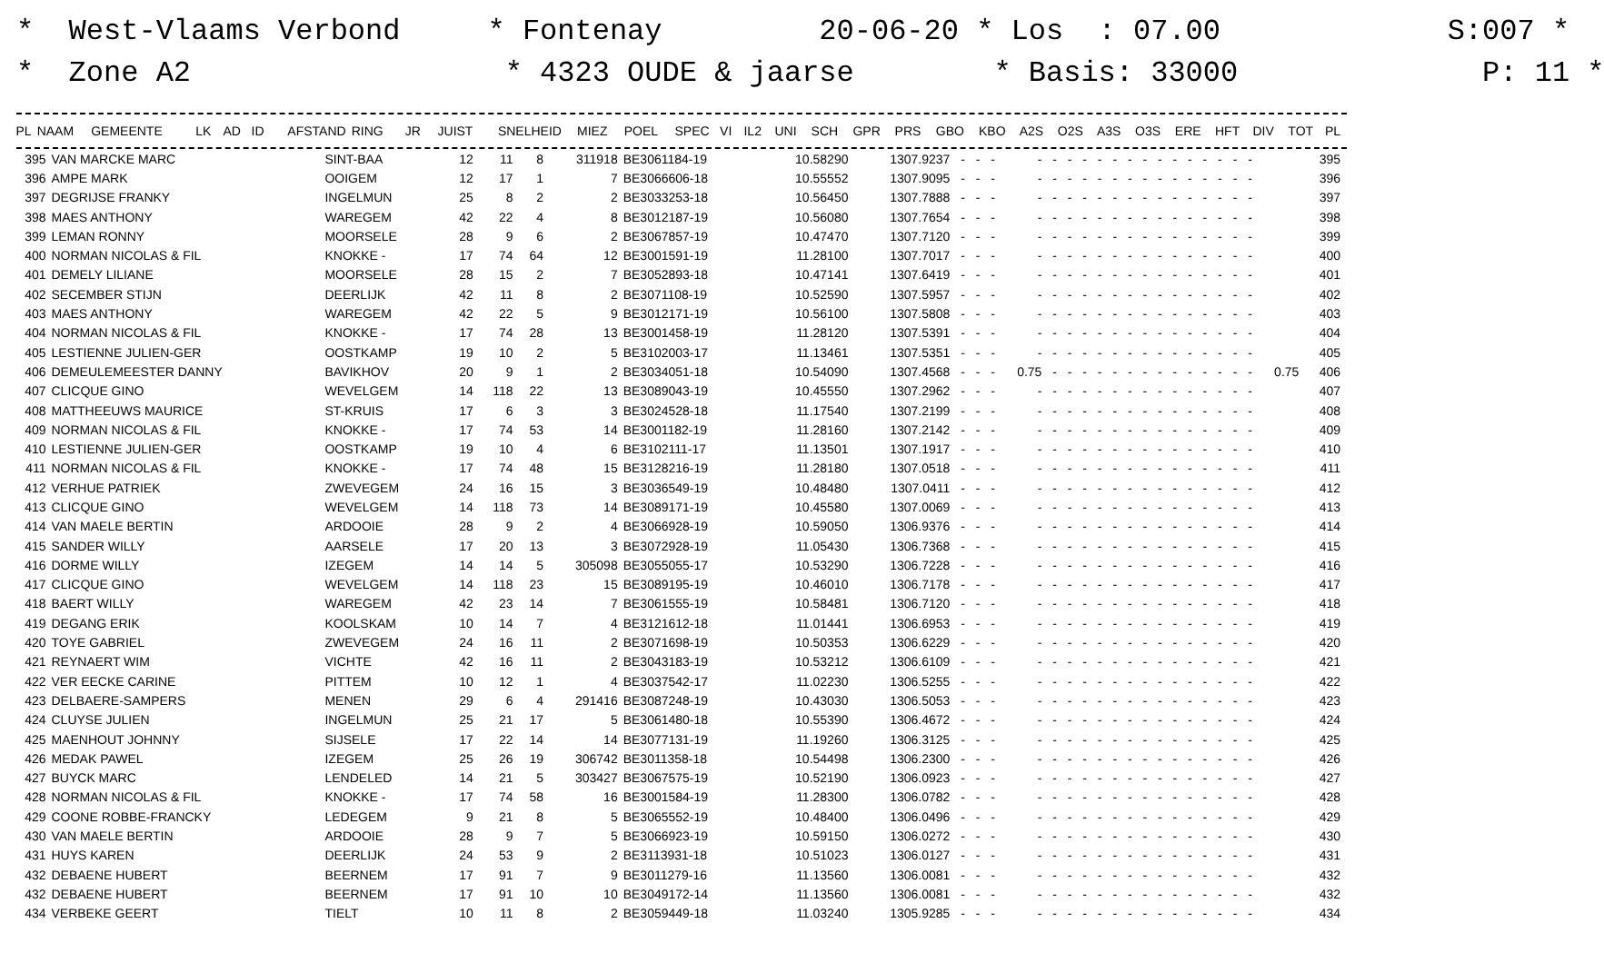* West-Vlaams Verbond * Fontenay 20-06-20 * Los : 07.00 S:007 * * Zone A2 * 4323 OUDE & jaarse * Basis: 33000 P: 11 *
| PL | NAAM | GEMEENTE | LK | AD | ID | AFSTAND | RING | JR | JUIST | SNELHEID | MIEZ | POEL | SPEC | VI | IL2 | UNI | SCH | GPR | PRS | GBO | KBO | A2S | O2S | A3S | O3S | ERE | HFT | DIV | TOT | PL |
| --- | --- | --- | --- | --- | --- | --- | --- | --- | --- | --- | --- | --- | --- | --- | --- | --- | --- | --- | --- | --- | --- | --- | --- | --- | --- | --- | --- | --- | --- | --- |
| 395 | VAN MARCKE MARC | SINT-BAA | 12 | 11 | 8 | 311918 | BE3061184-19 | 10.58290 | 1307.9237 | - | - | - | - | - | - | - | - | - | - | - | - | - | - | - | - | - | - | | 395 |
| 396 | AMPE MARK | OOIGEM | 12 | 17 | 1 | 7 | BE3066606-18 | 10.55552 | 1307.9095 | - | - | - | - | - | - | - | - | - | - | - | - | - | - | - | - | - | - | | 396 |
| 397 | DEGRIJSE FRANKY | INGELMUN | 25 | 8 | 2 | 2 | BE3033253-18 | 10.56450 | 1307.7888 | - | - | - | - | - | - | - | - | - | - | - | - | - | - | - | - | - | - | | 397 |
| 398 | MAES ANTHONY | WAREGEM | 42 | 22 | 4 | 8 | BE3012187-19 | 10.56080 | 1307.7654 | - | - | - | - | - | - | - | - | - | - | - | - | - | - | - | - | - | - | | 398 |
| 399 | LEMAN RONNY | MOORSELE | 28 | 9 | 6 | 2 | BE3067857-19 | 10.47470 | 1307.7120 | - | - | - | - | - | - | - | - | - | - | - | - | - | - | - | - | - | - | | 399 |
| 400 | NORMAN NICOLAS & FIL | KNOKKE - | 17 | 74 | 64 | 12 | BE3001591-19 | 11.28100 | 1307.7017 | - | - | - | - | - | - | - | - | - | - | - | - | - | - | - | - | - | - | | 400 |
| 401 | DEMELY LILIANE | MOORSELE | 28 | 15 | 2 | 7 | BE3052893-18 | 10.47141 | 1307.6419 | - | - | - | - | - | - | - | - | - | - | - | - | - | - | - | - | - | - | | 401 |
| 402 | SECEMBER STIJN | DEERLIJK | 42 | 11 | 8 | 2 | BE3071108-19 | 10.52590 | 1307.5957 | - | - | - | - | - | - | - | - | - | - | - | - | - | - | - | - | - | - | | 402 |
| 403 | MAES ANTHONY | WAREGEM | 42 | 22 | 5 | 9 | BE3012171-19 | 10.56100 | 1307.5808 | - | - | - | - | - | - | - | - | - | - | - | - | - | - | - | - | - | - | | 403 |
| 404 | NORMAN NICOLAS & FIL | KNOKKE - | 17 | 74 | 28 | 13 | BE3001458-19 | 11.28120 | 1307.5391 | - | - | - | - | - | - | - | - | - | - | - | - | - | - | - | - | - | - | | 404 |
| 405 | LESTIENNE JULIEN-GER | OOSTKAMP | 19 | 10 | 2 | 5 | BE3102003-17 | 11.13461 | 1307.5351 | - | - | - | - | - | - | - | - | - | - | - | - | - | - | - | - | - | - | | 405 |
| 406 | DEMEULEMEESTER DANNY | BAVIKHOV | 20 | 9 | 1 | 2 | BE3034051-18 | 10.54090 | 1307.4568 | - | - | - | 0.75 | - | - | - | - | - | - | - | - | - | - | - | - | - | - | 0.75 | 406 |
| 407 | CLICQUE GINO | WEVELGEM | 14 | 118 | 22 | 13 | BE3089043-19 | 10.45550 | 1307.2962 | - | - | - | - | - | - | - | - | - | - | - | - | - | - | - | - | - | - | | 407 |
| 408 | MATTHEEUWS MAURICE | ST-KRUIS | 17 | 6 | 3 | 3 | BE3024528-18 | 11.17540 | 1307.2199 | - | - | - | - | - | - | - | - | - | - | - | - | - | - | - | - | - | - | | 408 |
| 409 | NORMAN NICOLAS & FIL | KNOKKE - | 17 | 74 | 53 | 14 | BE3001182-19 | 11.28160 | 1307.2142 | - | - | - | - | - | - | - | - | - | - | - | - | - | - | - | - | - | - | | 409 |
| 410 | LESTIENNE JULIEN-GER | OOSTKAMP | 19 | 10 | 4 | 6 | BE3102111-17 | 11.13501 | 1307.1917 | - | - | - | - | - | - | - | - | - | - | - | - | - | - | - | - | - | - | | 410 |
| 411 | NORMAN NICOLAS & FIL | KNOKKE - | 17 | 74 | 48 | 15 | BE3128216-19 | 11.28180 | 1307.0518 | - | - | - | - | - | - | - | - | - | - | - | - | - | - | - | - | - | - | | 411 |
| 412 | VERHUE PATRIEK | ZWEVEGEM | 24 | 16 | 15 | 3 | BE3036549-19 | 10.48480 | 1307.0411 | - | - | - | - | - | - | - | - | - | - | - | - | - | - | - | - | - | - | | 412 |
| 413 | CLICQUE GINO | WEVELGEM | 14 | 118 | 73 | 14 | BE3089171-19 | 10.45580 | 1307.0069 | - | - | - | - | - | - | - | - | - | - | - | - | - | - | - | - | - | - | | 413 |
| 414 | VAN MAELE BERTIN | ARDOOIE | 28 | 9 | 2 | 4 | BE3066928-19 | 10.59050 | 1306.9376 | - | - | - | - | - | - | - | - | - | - | - | - | - | - | - | - | - | - | | 414 |
| 415 | SANDER WILLY | AARSELE | 17 | 20 | 13 | 3 | BE3072928-19 | 11.05430 | 1306.7368 | - | - | - | - | - | - | - | - | - | - | - | - | - | - | - | - | - | - | | 415 |
| 416 | DORME WILLY | IZEGEM | 14 | 14 | 5 | 305098 | BE3055055-17 | 10.53290 | 1306.7228 | - | - | - | - | - | - | - | - | - | - | - | - | - | - | - | - | - | - | | 416 |
| 417 | CLICQUE GINO | WEVELGEM | 14 | 118 | 23 | 15 | BE3089195-19 | 10.46010 | 1306.7178 | - | - | - | - | - | - | - | - | - | - | - | - | - | - | - | - | - | - | | 417 |
| 418 | BAERT WILLY | WAREGEM | 42 | 23 | 14 | 7 | BE3061555-19 | 10.58481 | 1306.7120 | - | - | - | - | - | - | - | - | - | - | - | - | - | - | - | - | - | - | | 418 |
| 419 | DEGANG ERIK | KOOLSKAM | 10 | 14 | 7 | 4 | BE3121612-18 | 11.01441 | 1306.6953 | - | - | - | - | - | - | - | - | - | - | - | - | - | - | - | - | - | - | | 419 |
| 420 | TOYE GABRIEL | ZWEVEGEM | 24 | 16 | 11 | 2 | BE3071698-19 | 10.50353 | 1306.6229 | - | - | - | - | - | - | - | - | - | - | - | - | - | - | - | - | - | - | | 420 |
| 421 | REYNAERT WIM | VICHTE | 42 | 16 | 11 | 2 | BE3043183-19 | 10.53212 | 1306.6109 | - | - | - | - | - | - | - | - | - | - | - | - | - | - | - | - | - | - | | 421 |
| 422 | VER EECKE CARINE | PITTEM | 10 | 12 | 1 | 4 | BE3037542-17 | 11.02230 | 1306.5255 | - | - | - | - | - | - | - | - | - | - | - | - | - | - | - | - | - | - | | 422 |
| 423 | DELBAERE-SAMPERS | MENEN | 29 | 6 | 4 | 291416 | BE3087248-19 | 10.43030 | 1306.5053 | - | - | - | - | - | - | - | - | - | - | - | - | - | - | - | - | - | - | | 423 |
| 424 | CLUYSE JULIEN | INGELMUN | 25 | 21 | 17 | 5 | BE3061480-18 | 10.55390 | 1306.4672 | - | - | - | - | - | - | - | - | - | - | - | - | - | - | - | - | - | - | | 424 |
| 425 | MAENHOUT JOHNNY | SIJSELE | 17 | 22 | 14 | 14 | BE3077131-19 | 11.19260 | 1306.3125 | - | - | - | - | - | - | - | - | - | - | - | - | - | - | - | - | - | - | | 425 |
| 426 | MEDAK PAWEL | IZEGEM | 25 | 26 | 19 | 306742 | BE3011358-18 | 10.54498 | 1306.2300 | - | - | - | - | - | - | - | - | - | - | - | - | - | - | - | - | - | - | | 426 |
| 427 | BUYCK MARC | LENDELED | 14 | 21 | 5 | 303427 | BE3067575-19 | 10.52190 | 1306.0923 | - | - | - | - | - | - | - | - | - | - | - | - | - | - | - | - | - | - | | 427 |
| 428 | NORMAN NICOLAS & FIL | KNOKKE - | 17 | 74 | 58 | 16 | BE3001584-19 | 11.28300 | 1306.0782 | - | - | - | - | - | - | - | - | - | - | - | - | - | - | - | - | - | - | | 428 |
| 429 | COONE ROBBE-FRANCKY | LEDEGEM | 9 | 21 | 8 | 5 | BE3065552-19 | 10.48400 | 1306.0496 | - | - | - | - | - | - | - | - | - | - | - | - | - | - | - | - | - | - | | 429 |
| 430 | VAN MAELE BERTIN | ARDOOIE | 28 | 9 | 7 | 5 | BE3066923-19 | 10.59150 | 1306.0272 | - | - | - | - | - | - | - | - | - | - | - | - | - | - | - | - | - | - | | 430 |
| 431 | HUYS KAREN | DEERLIJK | 24 | 53 | 9 | 2 | BE3113931-18 | 10.51023 | 1306.0127 | - | - | - | - | - | - | - | - | - | - | - | - | - | - | - | - | - | - | | 431 |
| 432 | DEBAENE HUBERT | BEERNEM | 17 | 91 | 7 | 9 | BE3011279-16 | 11.13560 | 1306.0081 | - | - | - | - | - | - | - | - | - | - | - | - | - | - | - | - | - | - | | 432 |
| 432 | DEBAENE HUBERT | BEERNEM | 17 | 91 | 10 | 10 | BE3049172-14 | 11.13560 | 1306.0081 | - | - | - | - | - | - | - | - | - | - | - | - | - | - | - | - | - | - | | 432 |
| 434 | VERBEKE GEERT | TIELT | 10 | 11 | 8 | 2 | BE3059449-18 | 11.03240 | 1305.9285 | - | - | - | - | - | - | - | - | - | - | - | - | - | - | - | - | - | - | | 434 |